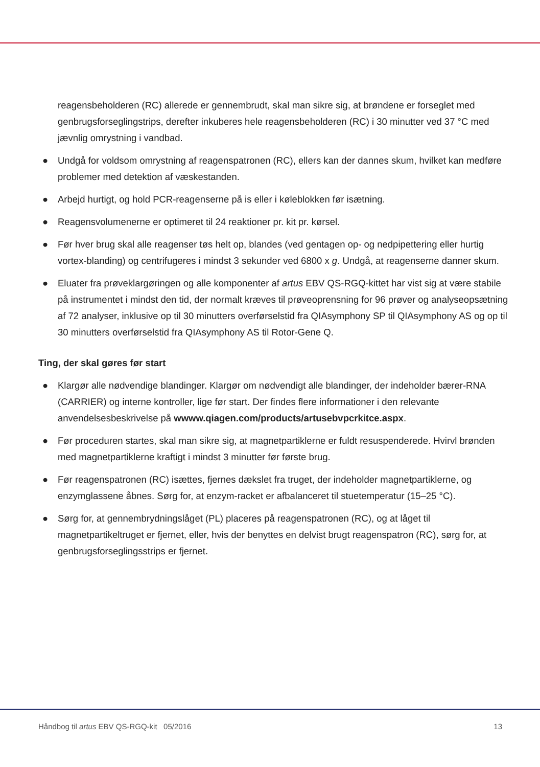reagensbeholderen (RC) allerede er gennembrudt, skal man sikre sig, at brøndene er forseglet med genbrugsforseglingstrips, derefter inkuberes hele reagensbeholderen (RC) i 30 minutter ved 37 °C med jævnlig omrystning i vandbad.
● Undgå for voldsom omrystning af reagenspatronen (RC), ellers kan der dannes skum, hvilket kan medføre problemer med detektion af væskestanden.
● Arbejd hurtigt, og hold PCR-reagenserne på is eller i køleblokken før isætning.
● Reagensvolumenerne er optimeret til 24 reaktioner pr. kit pr. kørsel.
● Før hver brug skal alle reagenser tøs helt op, blandes (ved gentagen op- og nedpipettering eller hurtig vortex-blanding) og centrifugeres i mindst 3 sekunder ved 6800 x g. Undgå, at reagenserne danner skum.
● Eluater fra prøveklargøringen og alle komponenter af artus EBV QS-RGQ-kittet har vist sig at være stabile på instrumentet i mindst den tid, der normalt kræves til prøveoprensning for 96 prøver og analyseopsætning af 72 analyser, inklusive op til 30 minutters overførselstid fra QIAsymphony SP til QIAsymphony AS og op til 30 minutters overførselstid fra QIAsymphony AS til Rotor-Gene Q.
Ting, der skal gøres før start
● Klargør alle nødvendige blandinger. Klargør om nødvendigt alle blandinger, der indeholder bærer-RNA (CARRIER) og interne kontroller, lige før start. Der findes flere informationer i den relevante anvendelsesbeskrivelse på wwww.qiagen.com/products/artusebvpcrkitce.aspx.
● Før proceduren startes, skal man sikre sig, at magnetpartiklerne er fuldt resuspenderede. Hvirvl brønden med magnetpartiklerne kraftigt i mindst 3 minutter før første brug.
● Før reagenspatronen (RC) isættes, fjernes dækslet fra truget, der indeholder magnetpartiklerne, og enzymglassene åbnes. Sørg for, at enzym-racket er afbalanceret til stuetemperatur (15–25 °C).
● Sørg for, at gennembrydningslåget (PL) placeres på reagenspatronen (RC), og at låget til magnetpartikeltruget er fjernet, eller, hvis der benyttes en delvist brugt reagenspatron (RC), sørg for, at genbrugsforseglingsstrips er fjernet.
Håndbog til artus EBV QS-RGQ-kit 05/2016 13